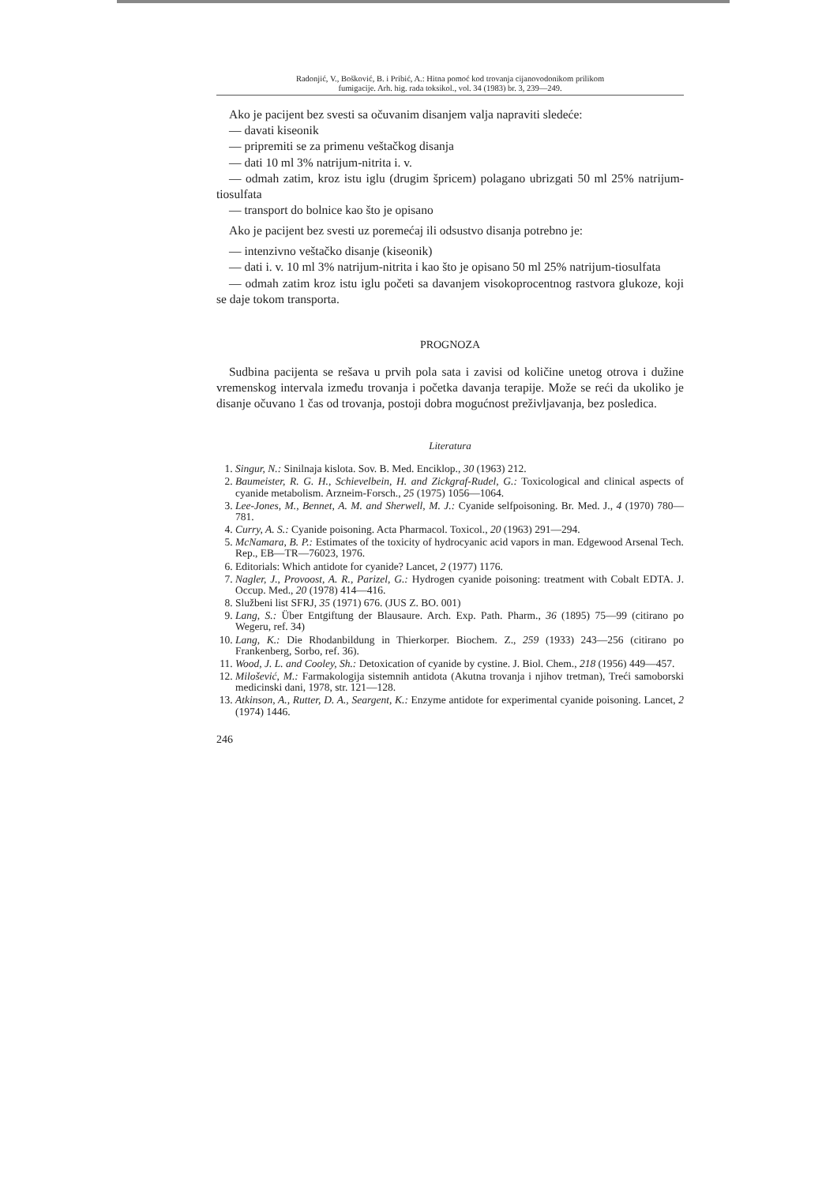Radonjić, V., Bošković, B. i Pribić, A.: Hitna pomoć kod trovanja cijanovodonikom prilikom
fumigacije. Arh. hig. rada toksikol., vol. 34 (1983) br. 3, 239—249.
Ako je pacijent bez svesti sa očuvanim disanjem valja napraviti sledeće:
— davati kiseonik
— pripremiti se za primenu veštačkog disanja
— dati 10 ml 3% natrijum-nitrita i. v.
— odmah zatim, kroz istu iglu (drugim špricem) polagano ubrizgati 50 ml 25% natrijum-tiosulfata
— transport do bolnice kao što je opisano
Ako je pacijent bez svesti uz poremećaj ili odsustvo disanja potrebno je:
— intenzivno veštačko disanje (kiseonik)
— dati i. v. 10 ml 3% natrijum-nitrita i kao što je opisano 50 ml 25% natrijum-tiosulfata
— odmah zatim kroz istu iglu početi sa davanjem visokoprocentnog rastvora glukoze, koji se daje tokom transporta.
PROGNOZA
Sudbina pacijenta se rešava u prvih pola sata i zavisi od količine unetog otrova i dužine vremenskog intervala između trovanja i početka davanja terapije. Može se reći da ukoliko je disanje očuvano 1 čas od trovanja, postoji dobra mogućnost preživljavanja, bez posledica.
Literatura
1. Singur, N.: Sinilnaja kislota. Sov. B. Med. Enciklop., 30 (1963) 212.
2. Baumeister, R. G. H., Schievelbein, H. and Zickgraf-Rudel, G.: Toxicological and clinical aspects of cyanide metabolism. Arzneim-Forsch., 25 (1975) 1056—1064.
3. Lee-Jones, M., Bennet, A. M. and Sherwell, M. J.: Cyanide selfpoisoning. Br. Med. J., 4 (1970) 780—781.
4. Curry, A. S.: Cyanide poisoning. Acta Pharmacol. Toxicol., 20 (1963) 291—294.
5. McNamara, B. P.: Estimates of the toxicity of hydrocyanic acid vapors in man. Edgewood Arsenal Tech. Rep., EB—TR—76023, 1976.
6. Editorials: Which antidote for cyanide? Lancet, 2 (1977) 1176.
7. Nagler, J., Provoost, A. R., Parizel, G.: Hydrogen cyanide poisoning: treatment with Cobalt EDTA. J. Occup. Med., 20 (1978) 414—416.
8. Službeni list SFRJ, 35 (1971) 676. (JUS Z. BO. 001)
9. Lang, S.: Über Entgiftung der Blausaure. Arch. Exp. Path. Pharm., 36 (1895) 75—99 (citirano po Wegeru, ref. 34)
10. Lang, K.: Die Rhodanbildung in Thierkorper. Biochem. Z., 259 (1933) 243—256 (citirano po Frankenberg, Sorbo, ref. 36).
11. Wood, J. L. and Cooley, Sh.: Detoxication of cyanide by cystine. J. Biol. Chem., 218 (1956) 449—457.
12. Milošević, M.: Farmakologija sistemnih antidota (Akutna trovanja i njihov tretman), Treći samoborski medicinski dani, 1978, str. 121—128.
13. Atkinson, A., Rutter, D. A., Seargent, K.: Enzyme antidote for experimental cyanide poisoning. Lancet, 2 (1974) 1446.
246